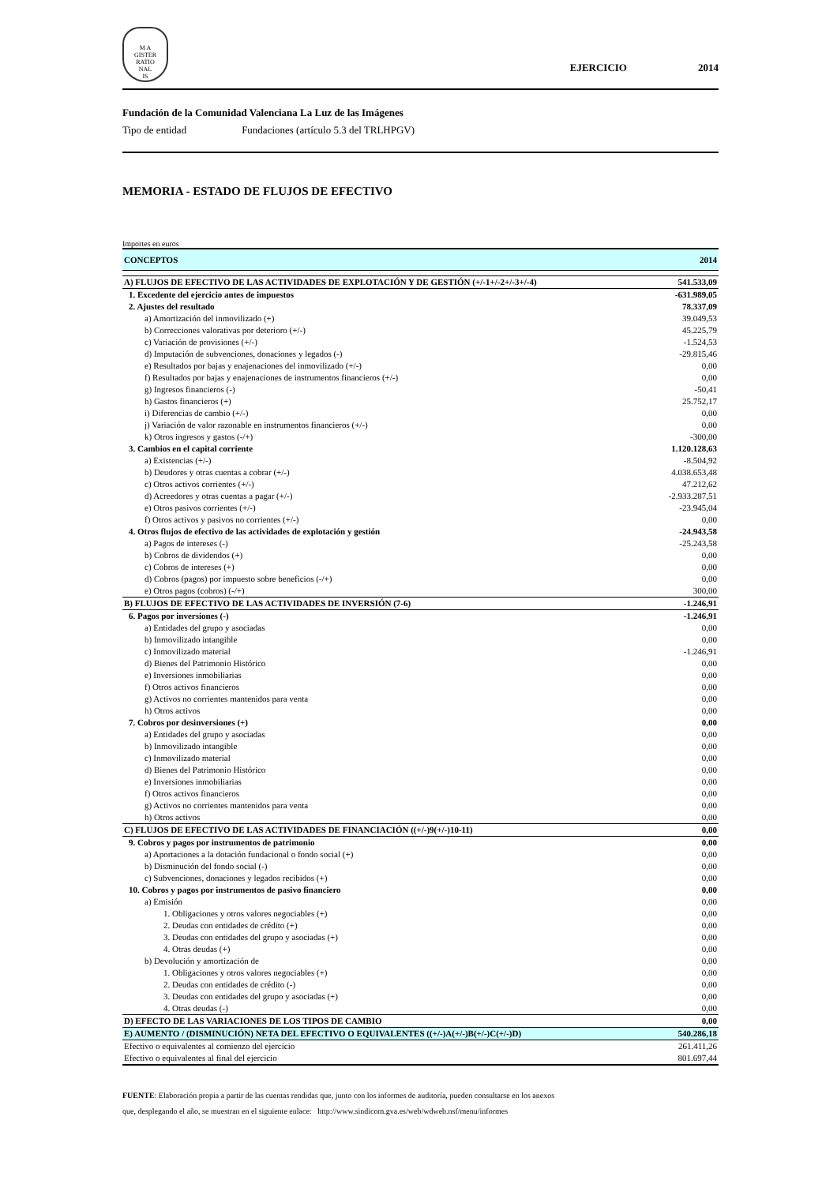M A
GISTER
RATIO
NAL
IS
EJERCICIO 2014
Fundación de la Comunidad Valenciana La Luz de las Imágenes
Tipo de entidad Fundaciones (artículo 5.3 del TRLHPGV)
MEMORIA - ESTADO DE FLUJOS DE EFECTIVO
Importes en euros
| CONCEPTOS | 2014 |
| --- | --- |
| A) FLUJOS DE EFECTIVO DE LAS ACTIVIDADES DE EXPLOTACIÓN Y DE GESTIÓN (+/-1+/-2+/-3+/-4) | 541.533,09 |
| 1. Excedente del ejercicio antes de impuestos | -631.989,05 |
| 2. Ajustes del resultado | 78.337,09 |
| a) Amortización del inmovilizado (+) | 39.049,53 |
| b) Correcciones valorativas por deterioro (+/-) | 45.225,79 |
| c) Variación de provisiones (+/-) | -1.524,53 |
| d) Imputación de subvenciones, donaciones y legados (-) | -29.815,46 |
| e) Resultados por bajas y enajenaciones del inmovilizado (+/-) | 0,00 |
| f) Resultados por bajas y enajenaciones de instrumentos financieros (+/-) | 0,00 |
| g) Ingresos financieros (-) | -50,41 |
| h) Gastos financieros (+) | 25.752,17 |
| i) Diferencias de cambio (+/-) | 0,00 |
| j) Variación de valor razonable en instrumentos financieros (+/-) | 0,00 |
| k) Otros ingresos y gastos (-/+) | -300,00 |
| 3. Cambios en el capital corriente | 1.120.128,63 |
| a) Existencias (+/-) | -8.504,92 |
| b) Deudores y otras cuentas a cobrar (+/-) | 4.038.653,48 |
| c) Otros activos corrientes (+/-) | 47.212,62 |
| d) Acreedores y otras cuentas a pagar (+/-) | -2.933.287,51 |
| e) Otros pasivos corrientes (+/-) | -23.945,04 |
| f) Otros activos y pasivos no corrientes (+/-) | 0,00 |
| 4. Otros flujos de efectivo de las actividades de explotación y gestión | -24.943,58 |
| a) Pagos de intereses (-) | -25.243,58 |
| b) Cobros de dividendos (+) | 0,00 |
| c) Cobros de intereses (+) | 0,00 |
| d) Cobros (pagos) por impuesto sobre beneficios (-/+) | 0,00 |
| e) Otros pagos (cobros) (-/+) | 300,00 |
| B) FLUJOS DE EFECTIVO DE LAS ACTIVIDADES DE INVERSIÓN (7-6) | -1.246,91 |
| 6. Pagos por inversiones (-) | -1.246,91 |
| a) Entidades del grupo y asociadas | 0,00 |
| b) Inmovilizado intangible | 0,00 |
| c) Inmovilizado material | -1.246,91 |
| d) Bienes del Patrimonio Histórico | 0,00 |
| e) Inversiones inmobiliarias | 0,00 |
| f) Otros activos financieros | 0,00 |
| g) Activos no corrientes mantenidos para venta | 0,00 |
| h) Otros activos | 0,00 |
| 7. Cobros por desinversiones (+) | 0,00 |
| a) Entidades del grupo y asociadas | 0,00 |
| b) Inmovilizado intangible | 0,00 |
| c) Inmovilizado material | 0,00 |
| d) Bienes del Patrimonio Histórico | 0,00 |
| e) Inversiones inmobiliarias | 0,00 |
| f) Otros activos financieros | 0,00 |
| g) Activos no corrientes mantenidos para venta | 0,00 |
| h) Otros activos | 0,00 |
| C) FLUJOS DE EFECTIVO DE LAS ACTIVIDADES DE FINANCIACIÓN ((+/-)9(+/-)10-11) | 0,00 |
| 9. Cobros y pagos por instrumentos de patrimonio | 0,00 |
| a) Aportaciones a la dotación fundacional o fondo social (+) | 0,00 |
| b) Disminución del fondo social (-) | 0,00 |
| c) Subvenciones, donaciones y legados recibidos (+) | 0,00 |
| 10. Cobros y pagos por instrumentos de pasivo financiero | 0,00 |
| a) Emisión | 0,00 |
| 1. Obligaciones y otros valores negociables (+) | 0,00 |
| 2. Deudas con entidades de crédito (+) | 0,00 |
| 3. Deudas con entidades del grupo y asociadas (+) | 0,00 |
| 4. Otras deudas (+) | 0,00 |
| b) Devolución y amortización de | 0,00 |
| 1. Obligaciones y otros valores negociables (+) | 0,00 |
| 2. Deudas con entidades de crédito (-) | 0,00 |
| 3. Deudas con entidades del grupo y asociadas (+) | 0,00 |
| 4. Otras deudas (-) | 0,00 |
| D) EFECTO DE LAS VARIACIONES DE LOS TIPOS DE CAMBIO | 0,00 |
| E) AUMENTO / (DISMINUCIÓN) NETA DEL EFECTIVO O EQUIVALENTES ((+/-)A(+/-)B(+/-)C(+/-)D) | 540.286,18 |
| Efectivo o equivalentes al comienzo del ejercicio | 261.411,26 |
| Efectivo o equivalentes al final del ejercicio | 801.697,44 |
FUENTE: Elaboración propia a partir de las cuentas rendidas que, junto con los informes de auditoría, pueden consultarse en los anexos
que, desplegando el año, se muestran en el siguiente enlace: http://www.sindicom.gva.es/web/wdweb.nsf/menu/informes